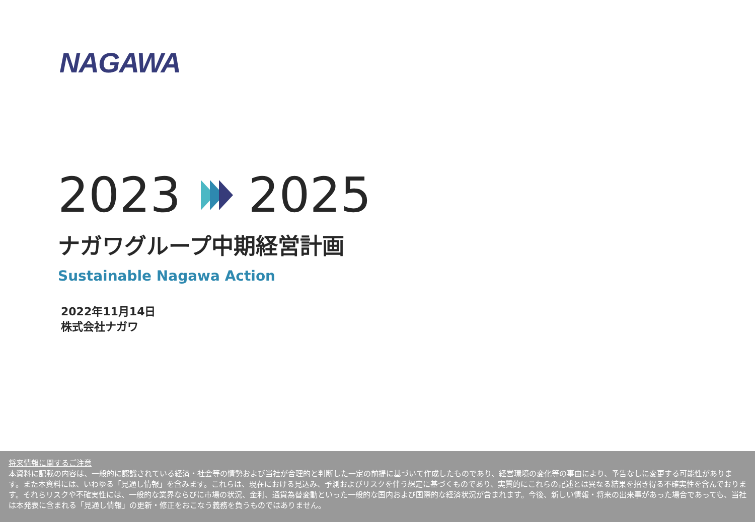NAGAWA
2023 2025
ナガワグループ中期経営計画
Sustainable Nagawa Action
2022年11月14日
株式会社ナガワ
将来情報に関するご注意
本資料に記載の内容は、一般的に認識されている経済・社会等の情勢および当社が合理的と判断した一定の前提に基づいて作成したものであり、経営環境の変化等の事由により、予告なしに変更する可能性があります。また本資料には、いわゆる「見通し情報」を含みます。これらは、現在における見込み、予測およびリスクを伴う想定に基づくものであり、実質的にこれらの記述とは異なる結果を招き得る不確実性を含んでおります。それらリスクや不確実性には、一般的な業界ならびに市場の状況、金利、通貨為替変動といった一般的な国内および国際的な経済状況が含まれます。今後、新しい情報・将来の出来事があった場合であっても、当社は本発表に含まれる「見通し情報」の更新・修正をおこなう義務を負うものではありません。